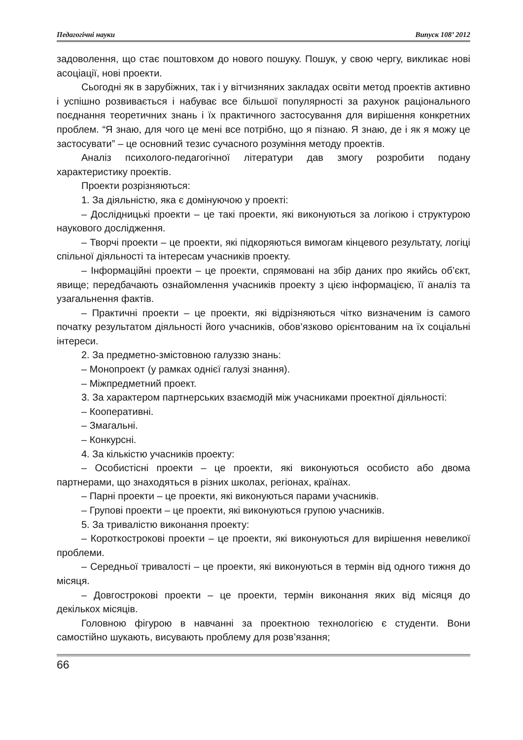Педагогічні науки Випуск 108’ 2012
задоволення, що стає поштовхом до нового пошуку. Пошук, у свою чергу, викликає нові асоціації, нові проекти.
Сьогодні як в зарубіжних, так і у вітчизняних закладах освіти метод проектів активно і успішно розвивається і набуває все більшої популярності за рахунок раціонального поєднання теоретичних знань і їх практичного застосування для вирішення конкретних проблем. “Я знаю, для чого це мені все потрібно, що я пізнаю. Я знаю, де і як я можу це застосувати” – це основний тезис сучасного розуміння методу проектів.
Аналіз психолого-педагогічної літератури дав змогу розробити подану характеристику проектів.
Проекти розрізняються:
1. За діяльністю, яка є домінуючою у проекті:
– Дослідницькі проекти – це такі проекти, які виконуються за логікою і структурою наукового дослідження.
– Творчі проекти – це проекти, які підкоряються вимогам кінцевого результату, логіці спільної діяльності та інтересам учасників проекту.
– Інформаційні проекти – це проекти, спрямовані на збір даних про якийсь об’єкт, явище; передбачають ознайомлення учасників проекту з цією інформацією, її аналіз та узагальнення фактів.
– Практичні проекти – це проекти, які відрізняються чітко визначеним із самого початку результатом діяльності його учасників, обов’язково орієнтованим на їх соціальні інтереси.
2. За предметно-змістовною галуззю знань:
– Монопроект (у рамках однієї галузі знання).
– Міжпредметний проект.
3. За характером партнерських взаємодій між учасниками проектної діяльності:
– Кооперативні.
– Змагальні.
– Конкурсні.
4. За кількістю учасників проекту:
– Особистісні проекти – це проекти, які виконуються особисто або двома партнерами, що знаходяться в різних школах, регіонах, країнах.
– Парні проекти – це проекти, які виконуються парами учасників.
– Групові проекти – це проекти, які виконуються групою учасників.
5. За тривалістю виконання проекту:
– Короткострокові проекти – це проекти, які виконуються для вирішення невеликої проблеми.
– Середньої тривалості – це проекти, які виконуються в термін від одного тижня до місяця.
– Довгострокові проекти – це проекти, термін виконання яких від місяця до декількох місяців.
Головною фігурою в навчанні за проектною технологією є студенти. Вони самостійно шукають, висувають проблему для розв’язання;
66